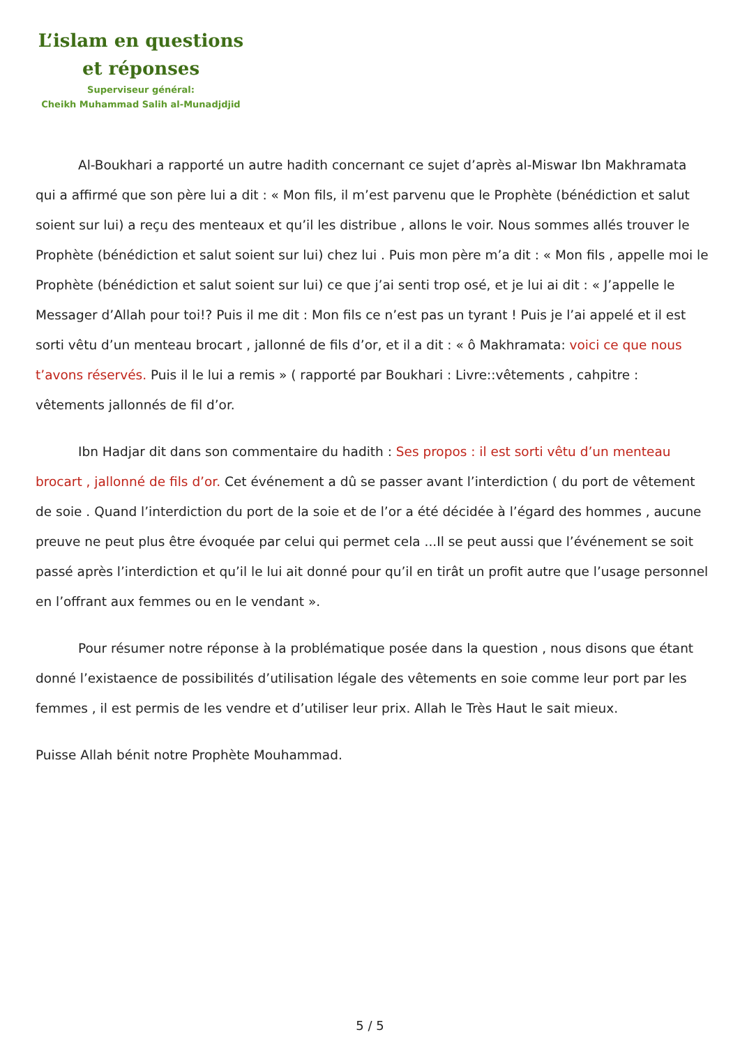L’islam en questions
et réponses
Superviseur général:
Cheikh Muhammad Salih al-Munadjdjid
Al-Boukhari a rapporté un autre hadith concernant ce sujet d’après al-Miswar Ibn Makhramata qui a affirmé que son père lui a dit : « Mon fils, il m’est parvenu que le Prophète (bénédiction et salut soient sur lui) a reçu des menteaux et qu’il les distribue , allons le voir. Nous sommes allés trouver le Prophète (bénédiction et salut soient sur lui) chez lui . Puis mon père m’a dit : « Mon fils , appelle moi le Prophète (bénédiction et salut soient sur lui) ce que j’ai senti trop osé, et je lui ai dit : « J’appelle le Messager d’Allah pour toi!? Puis il me dit : Mon fils ce n’est pas un tyrant ! Puis je l’ai appelé et il est sorti vêtu d’un menteau brocart , jallonné de fils d’or, et il a dit : « ô Makhramata: voici ce que nous t’avons réservés. Puis il le lui a remis » ( rapporté par Boukhari : Livre::vêtements , cahpitre : vêtements jallonnés de fil d’or.
Ibn Hadjar dit dans son commentaire du hadith : Ses propos : il est sorti vêtu d’un menteau brocart , jallonné de fils d’or. Cet événement a dû se passer avant l’interdiction ( du port de vêtement de soie . Quand l’interdiction du port de la soie et de l’or a été décidée à l’égard des hommes , aucune preuve ne peut plus être évoquée par celui qui permet cela ...Il se peut aussi que l’événement se soit passé après l’interdiction et qu’il le lui ait donné pour qu’il en tirât un profit autre que l’usage personnel en l’offrant aux femmes ou en le vendant ».
Pour résumer notre réponse à la problématique posée dans la question , nous disons que étant donné l’existaence de possibilités d’utilisation légale des vêtements en soie comme leur port par les femmes , il est permis de les vendre et d’utiliser leur prix. Allah le Très Haut le sait mieux.
Puisse Allah bénit notre Prophète Mouhammad.
5 / 5